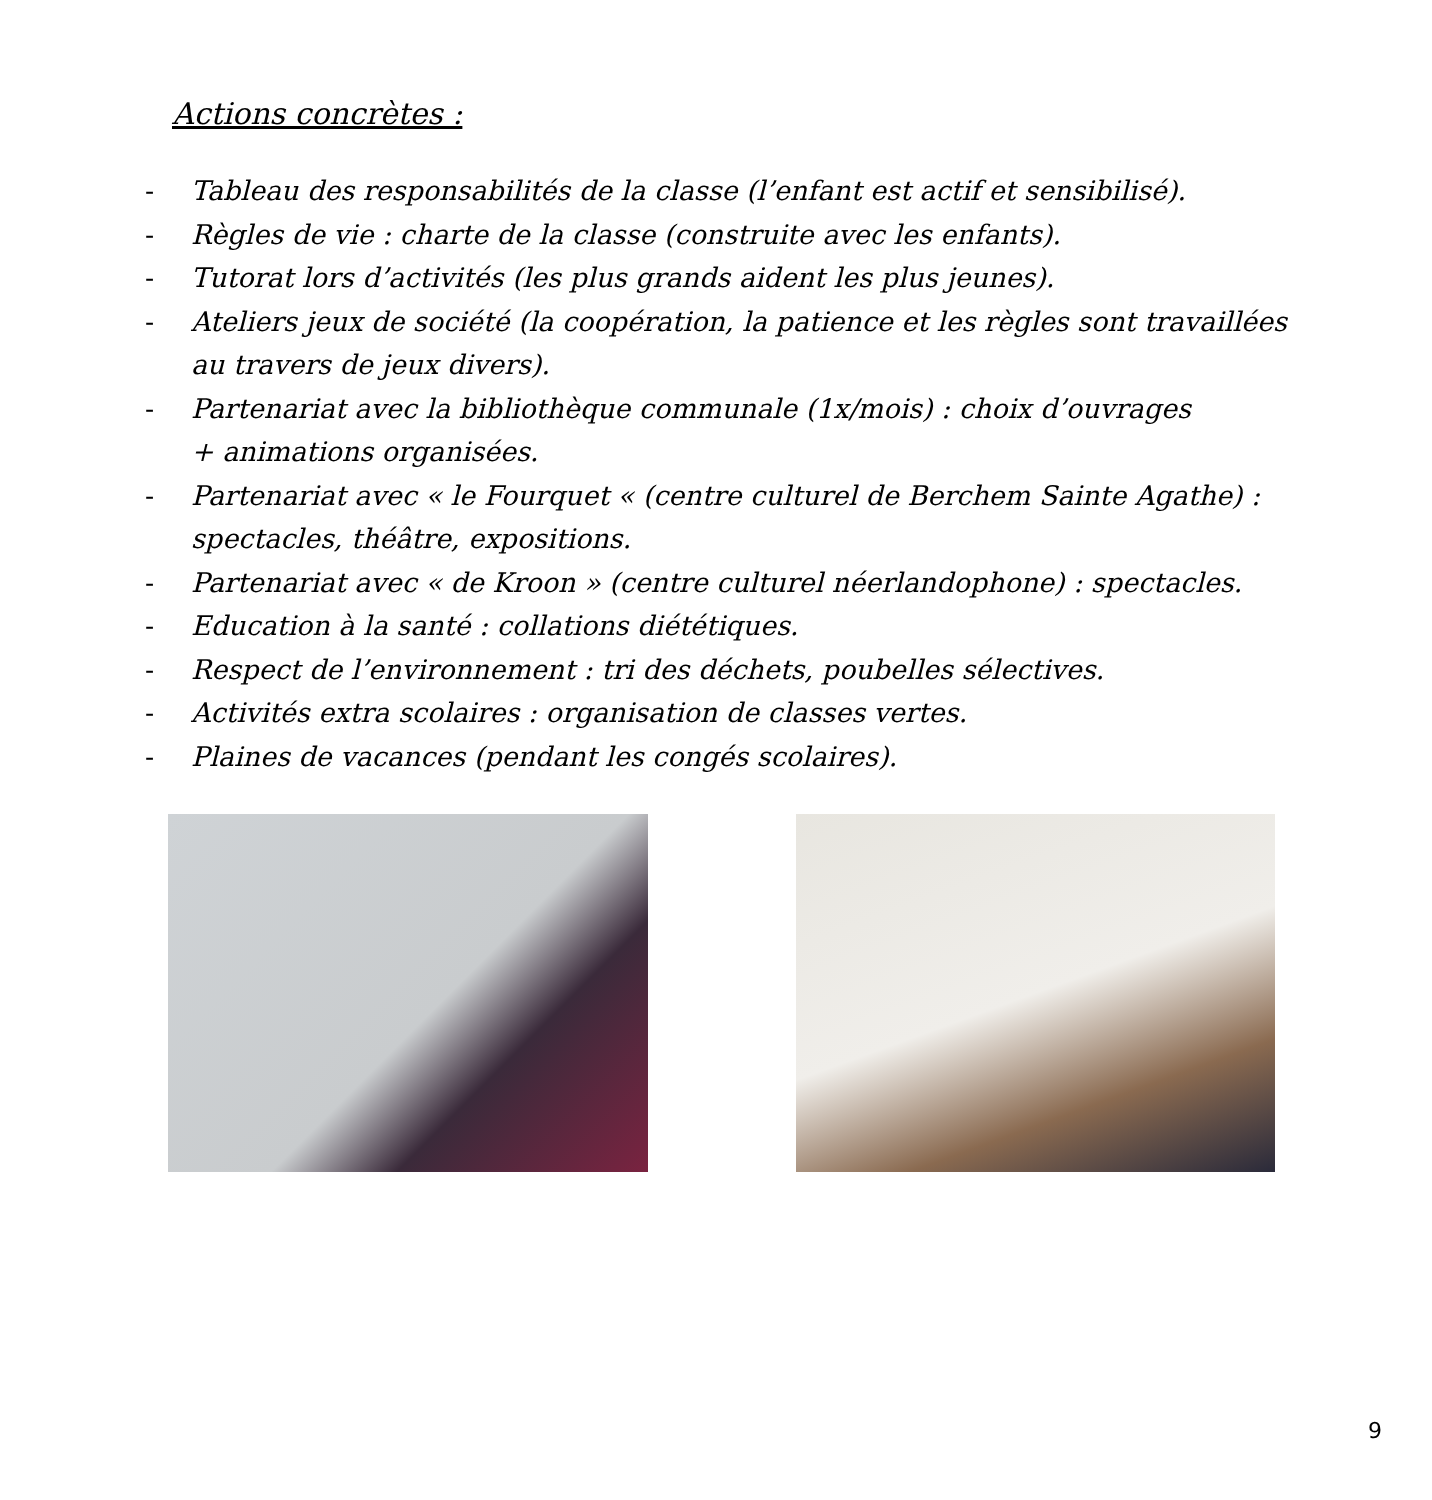Actions concrètes :
- Tableau des responsabilités de la classe (l’enfant est actif et sensibilisé).
- Règles de vie : charte de la classe (construite avec les enfants).
- Tutorat lors d’activités (les plus grands aident les plus jeunes).
- Ateliers jeux de société (la coopération, la patience et les règles sont travaillées au travers de jeux divers).
- Partenariat avec la bibliothèque communale (1x/mois) : choix d’ouvrages
+ animations organisées.
- Partenariat avec « le Fourquet « (centre culturel de Berchem Sainte Agathe) : spectacles, théâtre, expositions.
- Partenariat avec « de Kroon » (centre culturel néerlandophone) : spectacles.
- Education à la santé : collations diététiques.
- Respect de l’environnement : tri des déchets, poubelles sélectives.
- Activités extra scolaires : organisation de classes vertes.
- Plaines de vacances (pendant les congés scolaires).
9